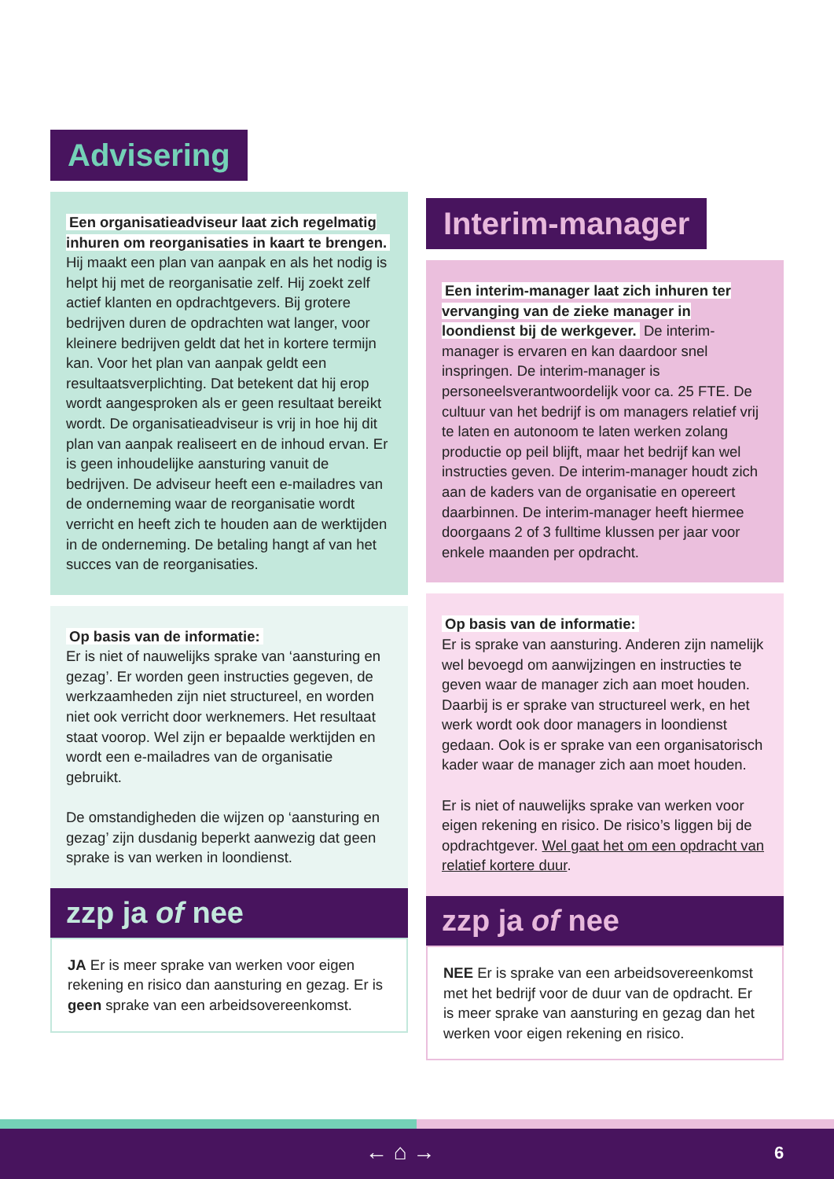Advisering
Een organisatieadviseur laat zich regelmatig inhuren om reorganisaties in kaart te brengen. Hij maakt een plan van aanpak en als het nodig is helpt hij met de reorganisatie zelf. Hij zoekt zelf actief klanten en opdrachtgevers. Bij grotere bedrijven duren de opdrachten wat langer, voor kleinere bedrijven geldt dat het in kortere termijn kan. Voor het plan van aanpak geldt een resultaatsverplichting. Dat betekent dat hij erop wordt aangesproken als er geen resultaat bereikt wordt. De organisatieadviseur is vrij in hoe hij dit plan van aanpak realiseert en de inhoud ervan. Er is geen inhoudelijke aansturing vanuit de bedrijven. De adviseur heeft een e-mailadres van de onderneming waar de reorganisatie wordt verricht en heeft zich te houden aan de werktijden in de onderneming. De betaling hangt af van het succes van de reorganisaties.
Op basis van de informatie:
Er is niet of nauwelijks sprake van ‘aansturing en gezag’. Er worden geen instructies gegeven, de werkzaamheden zijn niet structureel, en worden niet ook verricht door werknemers. Het resultaat staat voorop. Wel zijn er bepaalde werktijden en wordt een e-mailadres van de organisatie gebruikt.
De omstandigheden die wijzen op ‘aansturing en gezag’ zijn dusdanig beperkt aanwezig dat geen sprake is van werken in loondienst.
zzp ja of nee
JA Er is meer sprake van werken voor eigen rekening en risico dan aansturing en gezag. Er is geen sprake van een arbeidsovereenkomst.
Interim-manager
Een interim-manager laat zich inhuren ter vervanging van de zieke manager in loondienst bij de werkgever. De interim-manager is ervaren en kan daardoor snel inspringen. De interim-manager is personeelsverantwoordelijk voor ca. 25 FTE. De cultuur van het bedrijf is om managers relatief vrij te laten en autonoom te laten werken zolang productie op peil blijft, maar het bedrijf kan wel instructies geven. De interim-manager houdt zich aan de kaders van de organisatie en opereert daarbinnen. De interim-manager heeft hiermee doorgaans 2 of 3 fulltime klussen per jaar voor enkele maanden per opdracht.
Op basis van de informatie:
Er is sprake van aansturing. Anderen zijn namelijk wel bevoegd om aanwijzingen en instructies te geven waar de manager zich aan moet houden. Daarbij is er sprake van structureel werk, en het werk wordt ook door managers in loondienst gedaan. Ook is er sprake van een organisatorisch kader waar de manager zich aan moet houden.
Er is niet of nauwelijks sprake van werken voor eigen rekening en risico. De risico’s liggen bij de opdrachtgever. Wel gaat het om een opdracht van relatief kortere duur.
zzp ja of nee
NEE Er is sprake van een arbeidsovereenkomst met het bedrijf voor de duur van de opdracht. Er is meer sprake van aansturing en gezag dan het werken voor eigen rekening en risico.
← ⌂ → 6